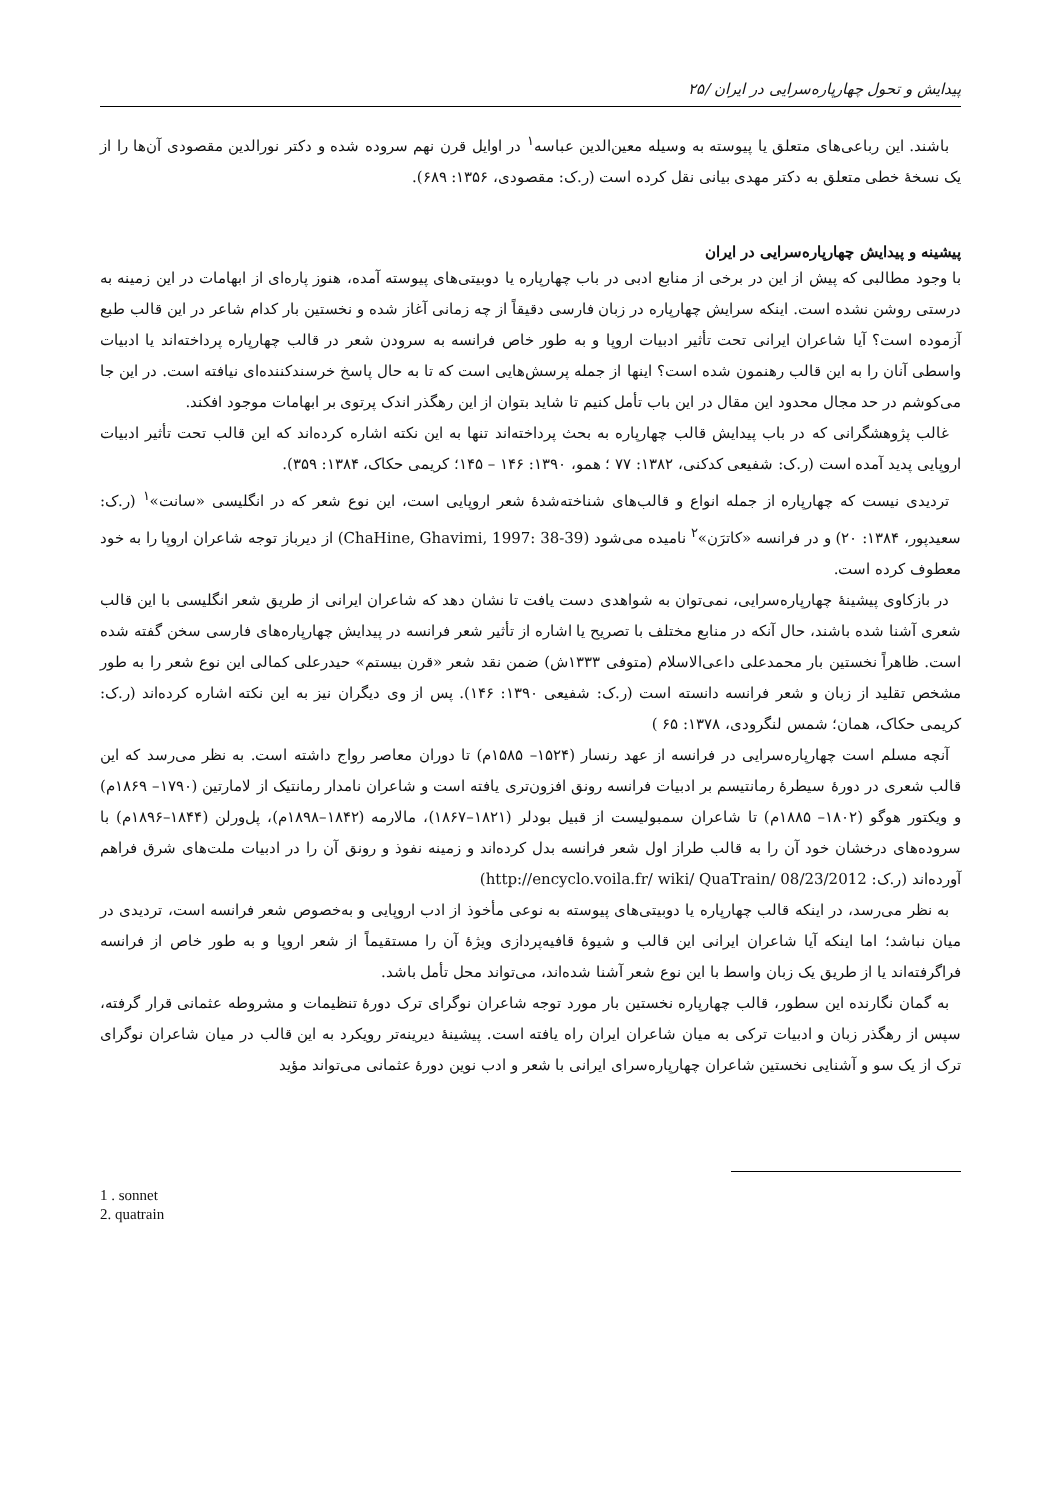پیدایش و تحول چهارپاره‌سرایی در ایران /۲۵
باشند. این رباعی‌های متعلق یا پیوسته به وسیله معین‌الدین عباسه<sup>۱</sup> در اوایل قرن نهم سروده شده و دکتر نورالدین مقصودی آن‌ها را از یک نسخهٔ خطی متعلق به دکتر مهدی بیانی نقل کرده است (ر.ک: مقصودی، ۱۳۵۶: ۶۸۹).
پیشینه و پیدایش چهارپاره‌سرایی در ایران
با وجود مطالبی که پیش از این در برخی از منابع ادبی در باب چهارپاره یا دوبیتی‌های پیوسته آمده، هنوز پاره‌ای از ابهامات در این زمینه به درستی روشن نشده است. اینکه سرایش چهارپاره در زبان فارسی دقیقاً از چه زمانی آغاز شده و نخستین بار کدام شاعر در این قالب طبع آزموده است؟ آیا شاعران ایرانی تحت تأثیر ادبیات اروپا و به طور خاص فرانسه به سرودن شعر در قالب چهارپاره پرداخته‌اند یا ادبیات واسطی آنان را به این قالب رهنمون شده است؟ اینها از جمله پرسش‌هایی است که تا به حال پاسخ خرسندکننده‌ای نیافته است. در این جا می‌کوشم در حد مجال محدود این مقال در این باب تأمل کنیم تا شاید بتوان از این رهگذر اندک پرتوی بر ابهامات موجود افکند.
غالب پژوهشگرانی که در باب پیدایش قالب چهارپاره به بحث پرداخته‌اند تنها به این نکته اشاره کرده‌اند که این قالب تحت تأثیر ادبیات اروپایی پدید آمده است (ر.ک: شفیعی کدکنی، ۱۳۸۲: ۷۷ ؛ همو، ۱۳۹۰: ۱۴۶ – ۱۴۵؛ کریمی حکاک، ۱۳۸۴: ۳۵۹).
تردیدی نیست که چهارپاره از جمله انواع و قالب‌های شناخته‌شدهٔ شعر اروپایی است، این نوع شعر که در انگلیسی «سانت»<sup>۱</sup> (ر.ک: سعیدپور، ۱۳۸۴: ۲۰) و در فرانسه «کاترَن»<sup>۲</sup> نامیده می‌شود (ChaHine, Ghavimi, 1997: 38-39) از دیرباز توجه شاعران اروپا را به خود معطوف کرده است.
در بازکاوی پیشینهٔ چهارپاره‌سرایی، نمی‌توان به شواهدی دست یافت تا نشان دهد که شاعران ایرانی از طریق شعر انگلیسی با این قالب شعری آشنا شده باشند، حال آنکه در منابع مختلف با تصریح یا اشاره از تأثیر شعر فرانسه در پیدایش چهارپاره‌های فارسی سخن گفته شده است. ظاهراً نخستین بار محمدعلی داعی‌الاسلام (متوفی ۱۳۳۳ش) ضمن نقد شعر «قرن بیستم» حیدرعلی کمالی این نوع شعر را به طور مشخص تقلید از زبان و شعر فرانسه دانسته است (ر.ک: شفیعی ۱۳۹۰: ۱۴۶). پس از وی دیگران نیز به این نکته اشاره کرده‌اند (ر.ک: کریمی حکاک، همان؛ شمس لنگرودی، ۱۳۷۸: ۶۵ )
آنچه مسلم است چهارپاره‌سرایی در فرانسه از عهد رنسار (۱۵۲۴– ۱۵۸۵م) تا دوران معاصر رواج داشته است. به نظر می‌رسد که این قالب شعری در دورهٔ سیطرهٔ رمانتیسم بر ادبیات فرانسه رونق افزون‌تری یافته است و شاعران نامدار رمانتیک از لامارتین (۱۷۹۰– ۱۸۶۹م) و ویکتور هوگو (۱۸۰۲– ۱۸۸۵م) تا شاعران سمبولیست از قبیل بودلر (۱۸۲۱–۱۸۶۷)، مالارمه (۱۸۴۲–۱۸۹۸م)، پل‌ورلن (۱۸۴۴–۱۸۹۶م) با سروده‌های درخشان خود آن را به قالب طراز اول شعر فرانسه بدل کرده‌اند و زمینه نفوذ و رونق آن را در ادبیات ملت‌های شرق فراهم آورده‌اند (ر.ک: http://encyclo.voila.fr/ wiki/ QuaTrain/ 08/23/2012)
به نظر می‌رسد، در اینکه قالب چهارپاره یا دوبیتی‌های پیوسته به نوعی مأخوذ از ادب اروپایی و به‌خصوص شعر فرانسه است، تردیدی در میان نباشد؛ اما اینکه آیا شاعران ایرانی این قالب و شیوهٔ قافیه‌پردازی ویژهٔ آن را مستقیماً از شعر اروپا و به طور خاص از فرانسه فراگرفته‌اند یا از طریق یک زبان واسط با این نوع شعر آشنا شده‌اند، می‌تواند محل تأمل باشد.
به گمان نگارنده این سطور، قالب چهارپاره نخستین بار مورد توجه شاعران نوگرای ترک دورهٔ تنظیمات و مشروطه عثمانی قرار گرفته، سپس از رهگذر زبان و ادبیات ترکی به میان شاعران ایران راه یافته است. پیشینهٔ دیرینه‌تر رویکرد به این قالب در میان شاعران نوگرای ترک از یک سو و آشنایی نخستین شاعران چهارپاره‌سرای ایرانی با شعر و ادب نوین دورهٔ عثمانی می‌تواند مؤید
1 . sonnet
2. quatrain